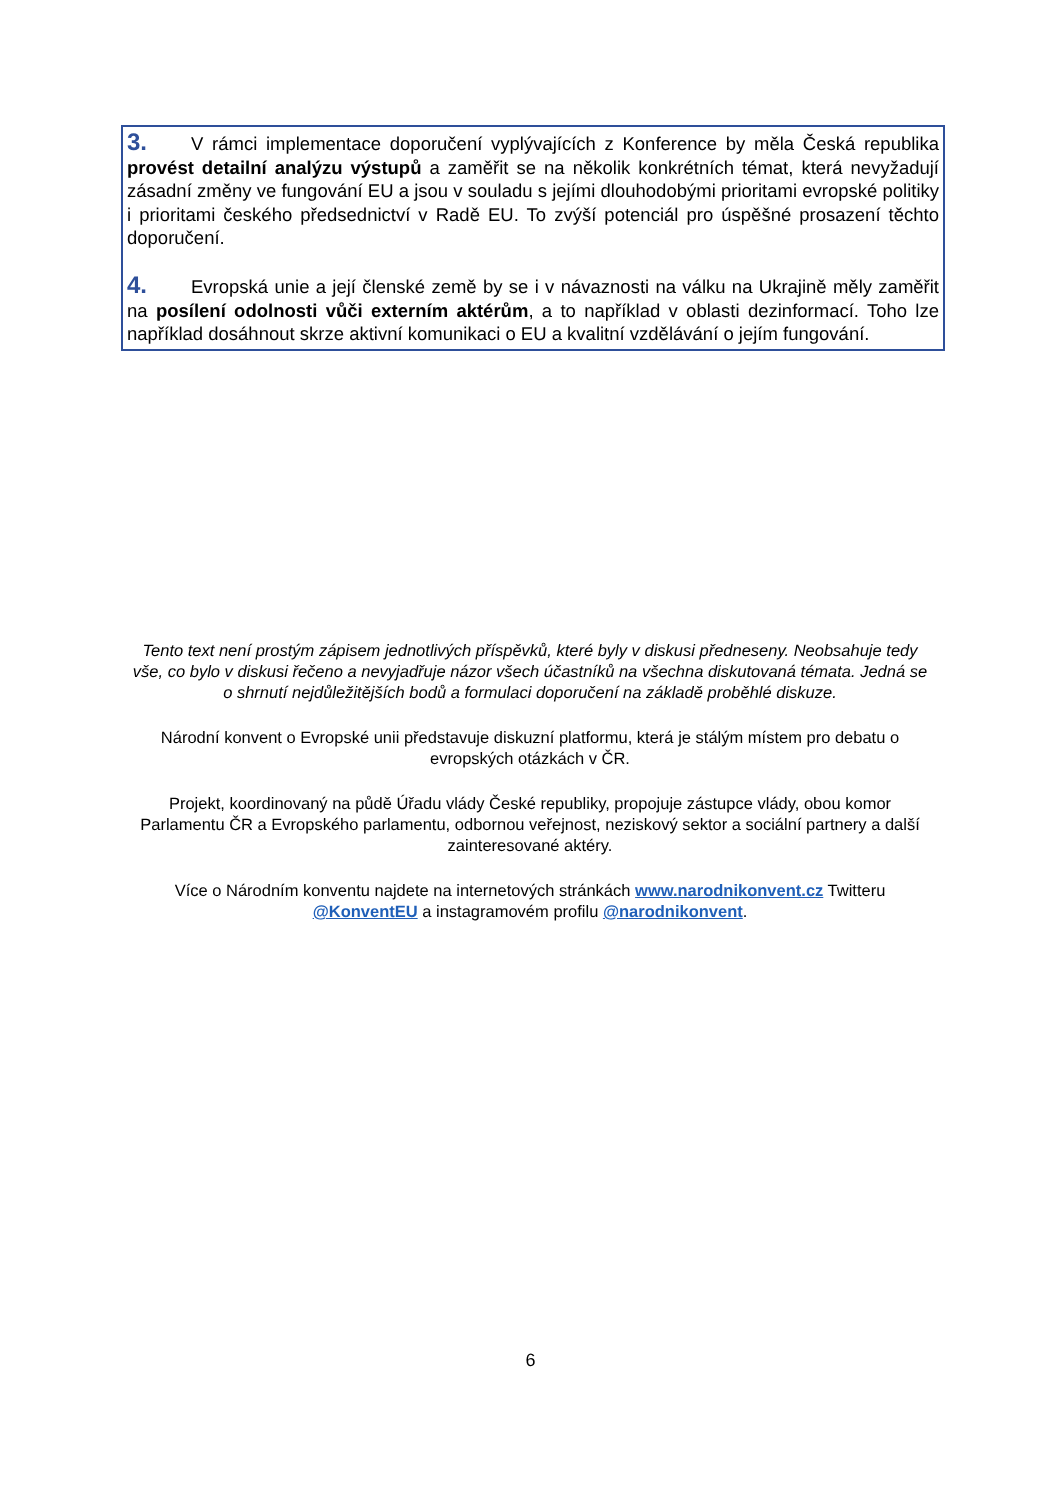3. V rámci implementace doporučení vyplývajících z Konference by měla Česká republika provést detailní analýzu výstupů a zaměřit se na několik konkrétních témat, která nevyžadují zásadní změny ve fungování EU a jsou v souladu s jejími dlouhodobými prioritami evropské politiky i prioritami českého předsednictví v Radě EU. To zvýší potenciál pro úspěšné prosazení těchto doporučení.
4. Evropská unie a její členské země by se i v návaznosti na válku na Ukrajině měly zaměřit na posílení odolnosti vůči externím aktérům, a to například v oblasti dezinformací. Toho lze například dosáhnout skrze aktivní komunikaci o EU a kvalitní vzdělávání o jejím fungování.
Tento text není prostým zápisem jednotlivých příspěvků, které byly v diskusi předneseny. Neobsahuje tedy vše, co bylo v diskusi řečeno a nevyjadřuje názor všech účastníků na všechna diskutovaná témata. Jedná se o shrnutí nejdůležitějších bodů a formulaci doporučení na základě proběhlé diskuze.
Národní konvent o Evropské unii představuje diskuzní platformu, která je stálým místem pro debatu o evropských otázkách v ČR.
Projekt, koordinovaný na půdě Úřadu vlády České republiky, propojuje zástupce vlády, obou komor Parlamentu ČR a Evropského parlamentu, odbornou veřejnost, neziskový sektor a sociální partnery a další zainteresované aktéry.
Více o Národním konventu najdete na internetových stránkách www.narodnikonvent.cz Twitteru @KonventEU a instagramovém profilu @narodnikonvent.
6